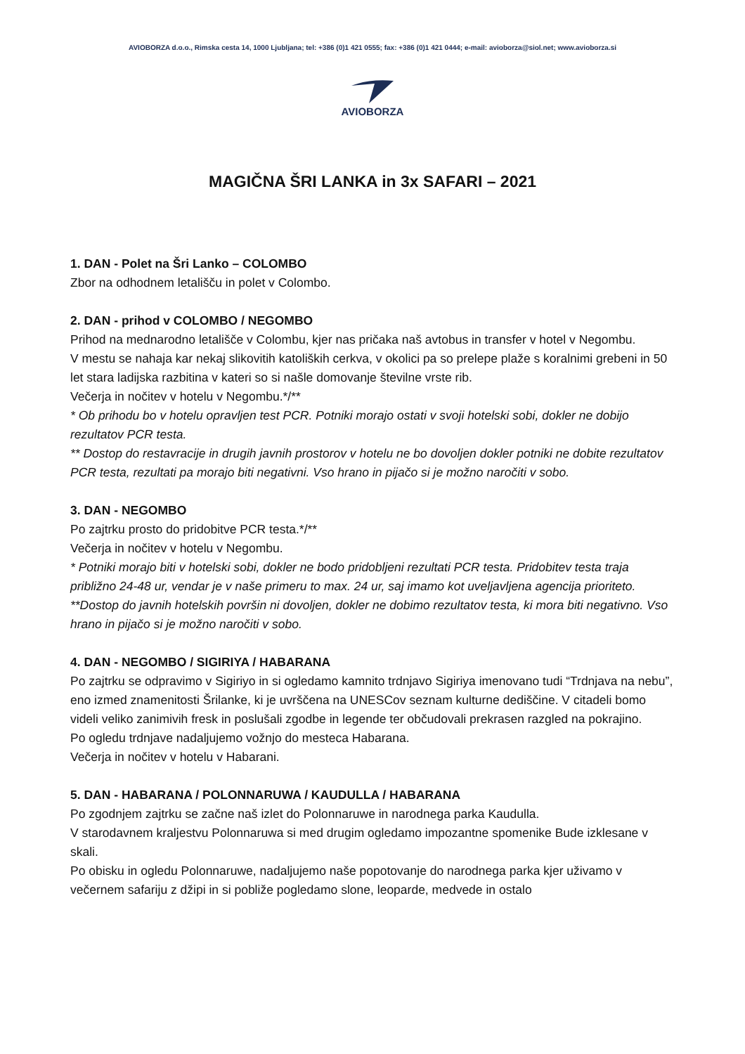AVIOBORZA d.o.o., Rimska cesta 14, 1000 Ljubljana; tel: +386 (0)1 421 0555; fax: +386 (0)1 421 0444; e-mail: avioborza@siol.net; www.avioborza.si
AVIOBORZA
MAGIČNA ŠRI LANKA in 3x SAFARI – 2021
1. DAN - Polet na Šri Lanko – COLOMBO
Zbor na odhodnem letališču in polet v Colombo.
2. DAN - prihod v COLOMBO / NEGOMBO
Prihod na mednarodno letališče v Colombu, kjer nas pričaka naš avtobus in transfer v hotel v Negombu.
V mestu se nahaja kar nekaj slikovitih katoliških cerkva, v okolici pa so prelepe plaže s koralnimi grebeni in 50 let stara ladijska razbitina v kateri so si našle domovanje številne vrste rib.
Večerja in nočitev v hotelu v Negombu.*/**
* Ob prihodu bo v hotelu opravljen test PCR. Potniki morajo ostati v svoji hotelski sobi, dokler ne dobijo rezultatov PCR testa.
** Dostop do restavracije in drugih javnih prostorov v hotelu ne bo dovoljen dokler potniki ne dobite rezultatov PCR testa, rezultati pa morajo biti negativni. Vso hrano in pijačo si je možno naročiti v sobo.
3. DAN - NEGOMBO
Po zajtrku prosto do pridobitve PCR testa.*/**
Večerja in nočitev v hotelu v Negombu.
* Potniki morajo biti v hotelski sobi, dokler ne bodo pridobljeni rezultati PCR testa. Pridobitev testa traja približno 24-48 ur, vendar je v naše primeru to max. 24 ur, saj imamo kot uveljavljena agencija prioriteto.
**Dostop do javnih hotelskih površin ni dovoljen, dokler ne dobimo rezultatov testa, ki mora biti negativno. Vso hrano in pijačo si je možno naročiti v sobo.
4. DAN - NEGOMBO / SIGIRIYA / HABARANA
Po zajtrku se odpravimo v Sigiriyo in si ogledamo kamnito trdnjavo Sigiriya imenovano tudi “Trdnjava na nebu”, eno izmed znamenitosti Šrilanke, ki je uvrščena na UNESCov seznam kulturne dediščine. V citadeli bomo videli veliko zanimivih fresk in poslušali zgodbe in legende ter občudovali prekrasen razgled na pokrajino.
Po ogledu trdnjave nadaljujemo vožnjo do mesteca Habarana.
Večerja in nočitev v hotelu v Habarani.
5. DAN - HABARANA / POLONNARUWA / KAUDULLA / HABARANA
Po zgodnjem zajtrku se začne naš izlet do Polonnaruwe in narodnega parka Kaudulla.
V starodavnem kraljestvu Polonnaruwa si med drugim ogledamo impozantne spomenike Bude izklesane v skali.
Po obisku in ogledu Polonnaruwe, nadaljujemo naše popotovanje do narodnega parka kjer uživamo v večernem safariju z džipi in si pobliže pogledamo slone, leoparde, medvede in ostalo